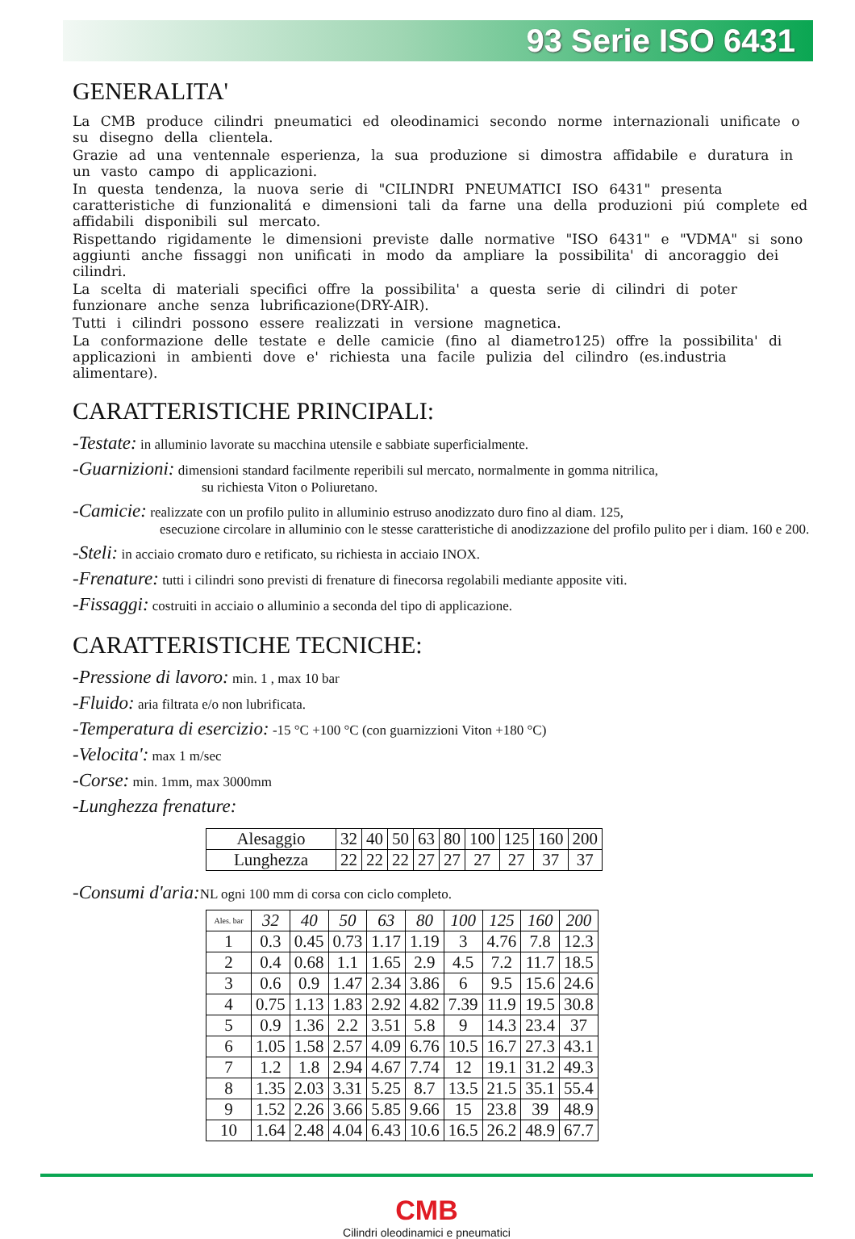93 Serie ISO 6431
GENERALITA'
La CMB produce cilindri pneumatici ed oleodinamici secondo norme internazionali unificate o su disegno della clientela.
Grazie ad una ventennale esperienza, la sua produzione si dimostra affidabile e duratura in un vasto campo di applicazioni.
In questa tendenza, la nuova serie di "CILINDRI PNEUMATICI ISO 6431" presenta caratteristiche di funzionalitá e dimensioni tali da farne una della produzioni piú complete ed affidabili disponibili sul mercato.
Rispettando rigidamente le dimensioni previste dalle normative "ISO 6431" e "VDMA" si sono aggiunti anche fissaggi non unificati in modo da ampliare la possibilita' di ancoraggio dei cilindri.
La scelta di materiali specifici offre la possibilita' a questa serie di cilindri di poter funzionare anche senza lubrificazione(DRY-AIR).
Tutti i cilindri possono essere realizzati in versione magnetica.
La conformazione delle testate e delle camicie (fino al diametro125) offre la possibilita' di applicazioni in ambienti dove e' richiesta una facile pulizia del cilindro (es.industria alimentare).
CARATTERISTICHE PRINCIPALI:
-Testate: in alluminio lavorate su macchina utensile e sabbiate superficialmente.
-Guarnizioni: dimensioni standard facilmente reperibili sul mercato, normalmente in gomma nitrilica,
su richiesta Viton o Poliuretano.
-Camicie: realizzate con un profilo pulito in alluminio estruso anodizzato duro fino al diam. 125,
esecuzione circolare in alluminio con le stesse caratteristiche di anodizzazione del profilo pulito per i diam. 160 e 200.
-Steli: in acciaio cromato duro e retificato, su richiesta in acciaio INOX.
-Frenature: tutti i cilindri sono previsti di frenature di finecorsa regolabili mediante apposite viti.
-Fissaggi: costruiti in acciaio o alluminio a seconda del tipo di applicazione.
CARATTERISTICHE TECNICHE:
-Pressione di lavoro: min. 1 , max 10 bar
-Fluido: aria filtrata e/o non lubrificata.
-Temperatura di esercizio: -15 °C +100 °C (con guarnizzioni Viton +180 °C)
-Velocita': max 1 m/sec
-Corse: min. 1mm, max 3000mm
-Lunghezza frenature:
| Alesaggio | 32 | 40 | 50 | 63 | 80 | 100 | 125 | 160 | 200 |
| Lunghezza | 22 | 22 | 22 | 27 | 27 | 27 | 27 | 37 | 37 |
-Consumi d'aria: NL ogni 100 mm di corsa con ciclo completo.
| Ales. bar | 32 | 40 | 50 | 63 | 80 | 100 | 125 | 160 | 200 |
| --- | --- | --- | --- | --- | --- | --- | --- | --- | --- |
| 1 | 0.3 | 0.45 | 0.73 | 1.17 | 1.19 | 3 | 4.76 | 7.8 | 12.3 |
| 2 | 0.4 | 0.68 | 1.1 | 1.65 | 2.9 | 4.5 | 7.2 | 11.7 | 18.5 |
| 3 | 0.6 | 0.9 | 1.47 | 2.34 | 3.86 | 6 | 9.5 | 15.6 | 24.6 |
| 4 | 0.75 | 1.13 | 1.83 | 2.92 | 4.82 | 7.39 | 11.9 | 19.5 | 30.8 |
| 5 | 0.9 | 1.36 | 2.2 | 3.51 | 5.8 | 9 | 14.3 | 23.4 | 37 |
| 6 | 1.05 | 1.58 | 2.57 | 4.09 | 6.76 | 10.5 | 16.7 | 27.3 | 43.1 |
| 7 | 1.2 | 1.8 | 2.94 | 4.67 | 7.74 | 12 | 19.1 | 31.2 | 49.3 |
| 8 | 1.35 | 2.03 | 3.31 | 5.25 | 8.7 | 13.5 | 21.5 | 35.1 | 55.4 |
| 9 | 1.52 | 2.26 | 3.66 | 5.85 | 9.66 | 15 | 23.8 | 39 | 48.9 |
| 10 | 1.64 | 2.48 | 4.04 | 6.43 | 10.6 | 16.5 | 26.2 | 48.9 | 67.7 |
CMB
Cilindri oleodinamici e pneumatici